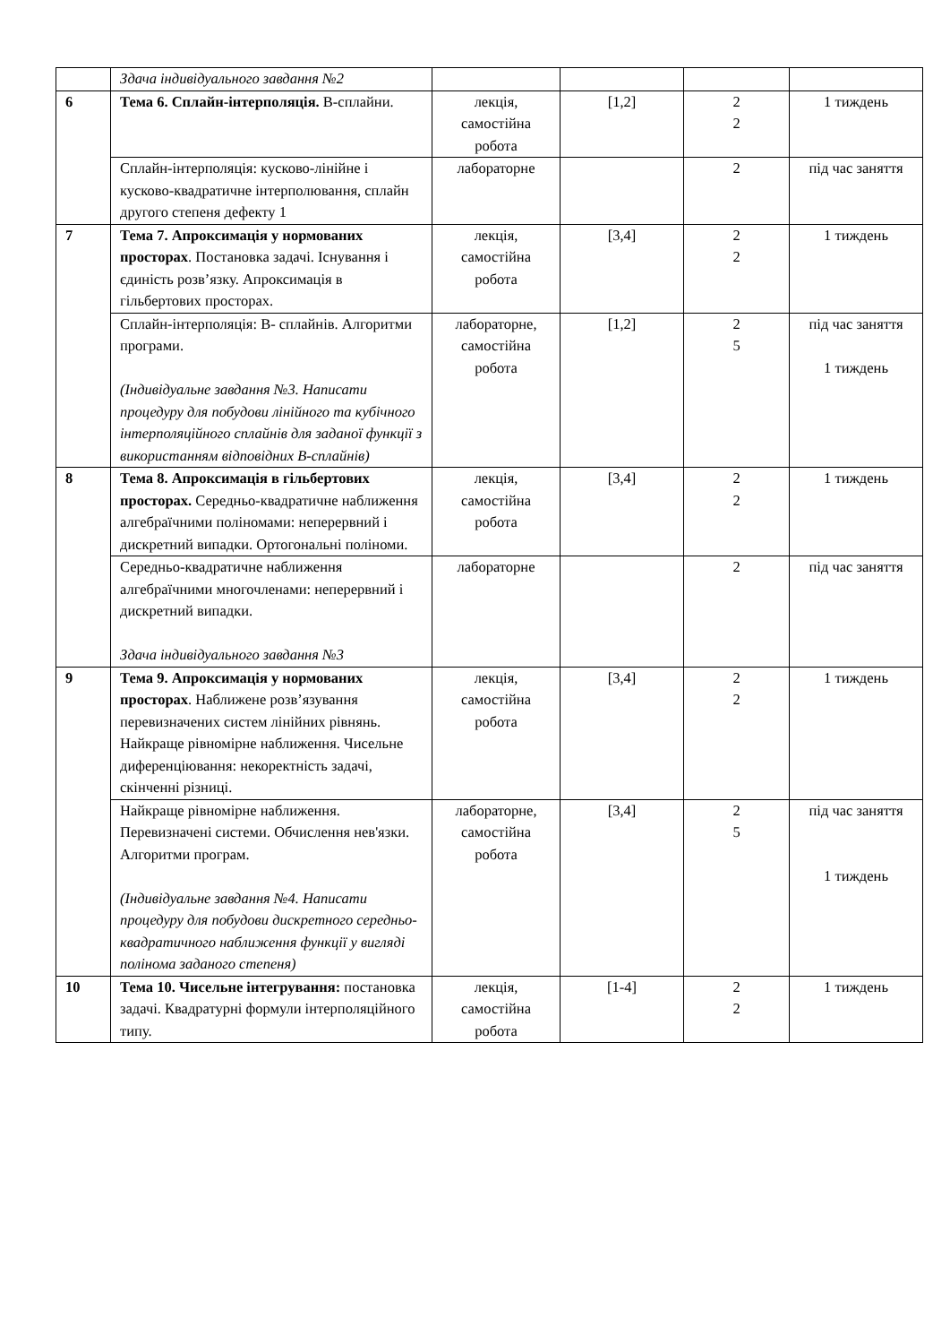| | Здача індивідуального завдання №2 | | | | |
| 6 | Тема 6. Сплайн-інтерполяція. В-сплайни. | лекція, самостійна робота | [1,2] | 2 2 | 1 тиждень |
| | Сплайн-інтерполяція: кусково-лінійне і кусково-квадратичне інтерполювання, сплайн другого степеня дефекту 1 | лабораторне | | 2 | під час заняття |
| 7 | Тема 7. Апроксимація у нормованих просторах . Постановка задачі. Існування і єдиність розв’язку. Апроксимація в гільбертових просторах. | лекція, самостійна робота | [3,4] | 2 2 | 1 тиждень |
| | Сплайн-інтерполяція: В- сплайнів. Алгоритми програми. (Індивідуальне завдання №3. Написати процедуру для побудови лінійного та кубічного інтерполяційного сплайнів для заданої функції з використанням відповідних В-сплайнів) | лабораторне, самостійна робота | [1,2] | 2 5 | під час заняття 1 тиждень |
| 8 | Тема 8. Апроксимація в гільбертових просторах. Середньо-квадратичне наближення алгебраїчними поліномами: неперервний і дискретний випадки. Ортогональні поліноми. | лекція, самостійна робота | [3,4] | 2 2 | 1 тиждень |
| | Середньо-квадратичне наближення алгебраїчними многочленами: неперервний і дискретний випадки. Здача індивідуального завдання №3 | лабораторне | | 2 | під час заняття |
| 9 | Тема 9. Апроксимація у нормованих просторах . Наближене розв’язування перевизначених систем лінійних рівнянь. Найкраще рівномірне наближення. Чисельне диференціювання: некоректність задачі, скінченні різниці. | лекція, самостійна робота | [3,4] | 2 2 | 1 тиждень |
| | Найкраще рівномірне наближення. Перевизначені системи. Обчислення нев'язки. Алгоритми програм. (Індивідуальне завдання №4. Написати процедуру для побудови дискретного середньо-квадратичного наближення функції у вигляді полінома заданого степеня) | лабораторне, самостійна робота | [3,4] | 2 5 | під час заняття 1 тиждень |
| 10 | Тема 10. Чисельне інтегрування: постановка задачі. Квадратурні формули інтерполяційного типу. | лекція, самостійна робота | [1-4] | 2 2 | 1 тиждень |